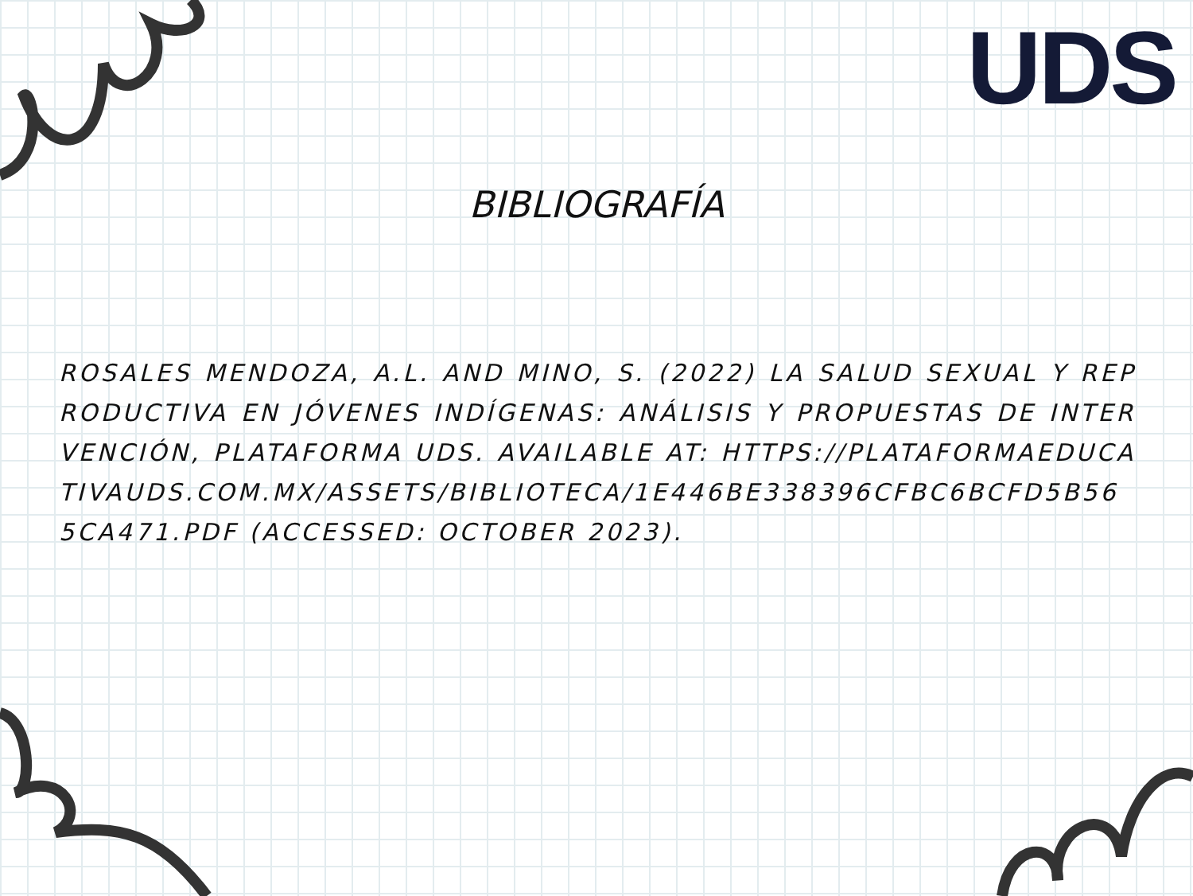UDS
BIBLIOGRAFÍA
ROSALES MENDOZA, A.L. AND MINO, S. (2022) LA SALUD SEXUAL Y REPRODUCTIVA EN JÓVENES INDÍGENAS: ANÁLISIS Y PROPUESTAS DE INTERVENCIÓN, PLATAFORMA UDS. AVAILABLE AT: HTTPS://PLATAFORMAEDUCATIVAUDS.COM.MX/ASSETS/BIBLIOTECA/1E446BE338396CFBC6BCFD5B565CA471.PDF (ACCESSED: OCTOBER 2023).